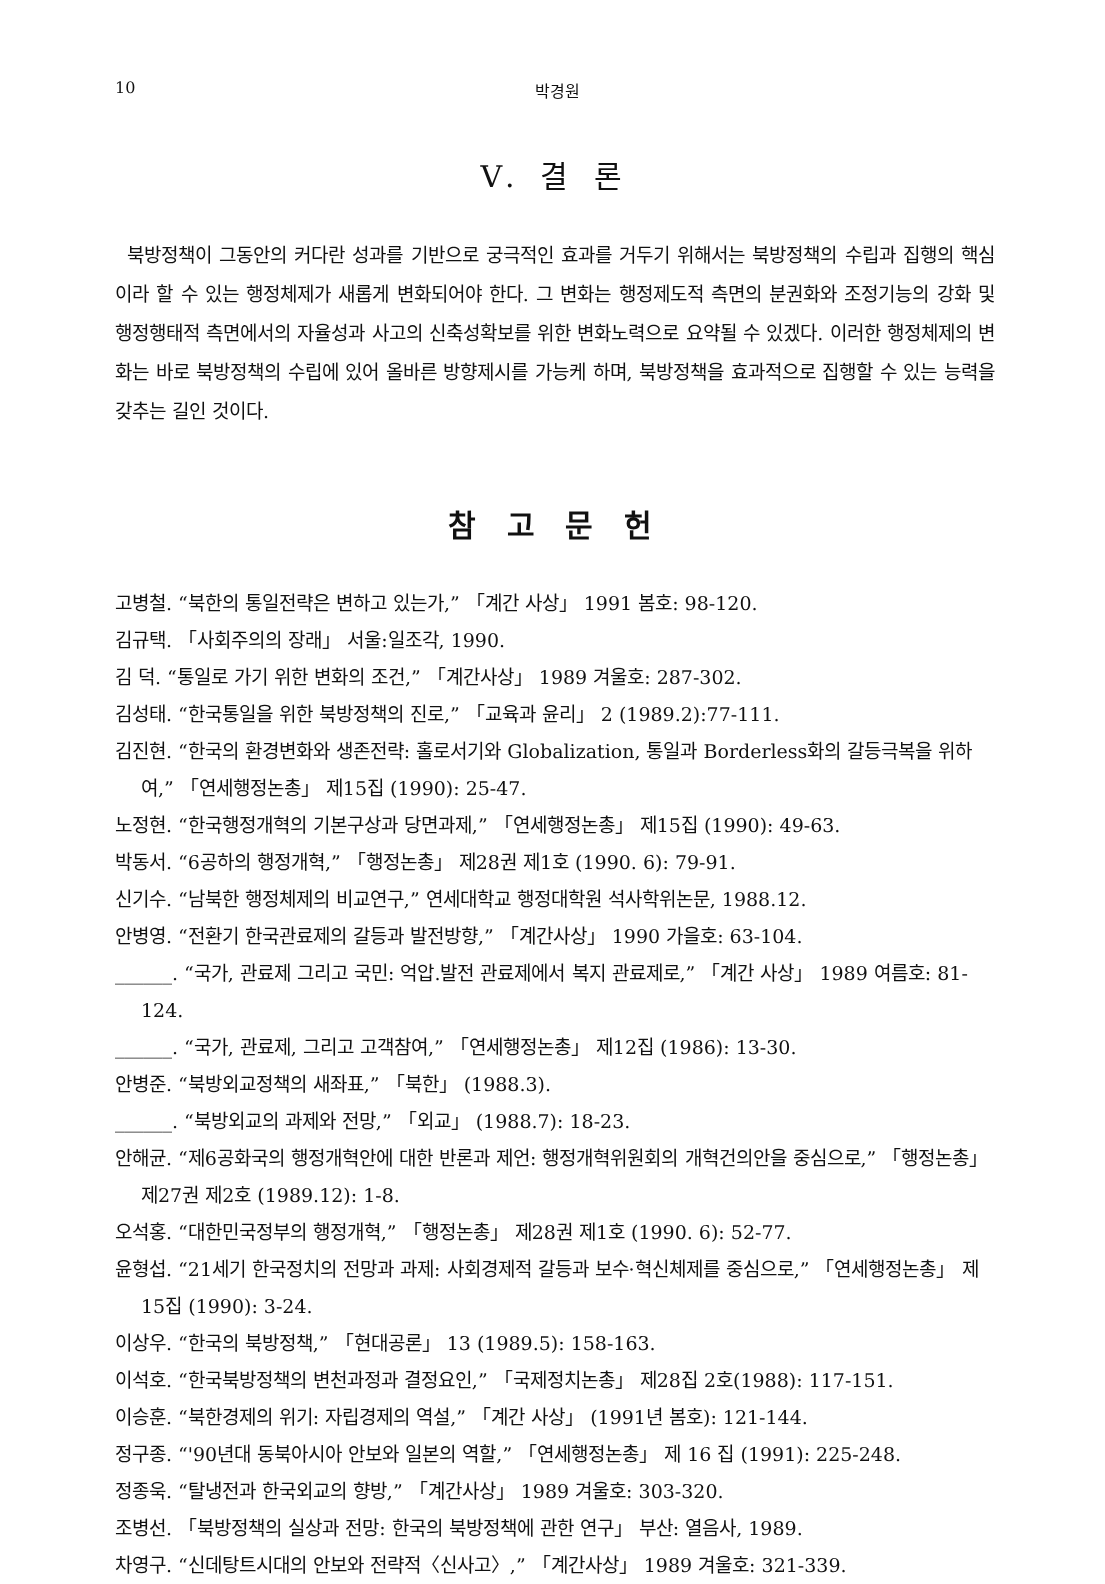10 박경원
V. 결 론
북방정책이 그동안의 커다란 성과를 기반으로 궁극적인 효과를 거두기 위해서는 북방정책의 수립과 집행의 핵심이라 할 수 있는 행정체제가 새롭게 변화되어야 한다. 그 변화는 행정제도적 측면의 분권화와 조정기능의 강화 및 행정행태적 측면에서의 자율성과 사고의 신축성확보를 위한 변화노력으로 요약될 수 있겠다. 이러한 행정체제의 변화는 바로 북방정책의 수립에 있어 올바른 방향제시를 가능케 하며, 북방정책을 효과적으로 집행할 수 있는 능력을 갖추는 길인 것이다.
참 고 문 헌
고병철. “북한의 통일전략은 변하고 있는가,” 「계간 사상」 1991 봄호: 98-120.
김규택. 「사회주의의 장래」 서울:일조각, 1990.
김 덕. “통일로 가기 위한 변화의 조건,” 「계간사상」 1989 겨울호: 287-302.
김성태. “한국통일을 위한 북방정책의 진로,” 「교육과 윤리」 2 (1989.2):77-111.
김진현. “한국의 환경변화와 생존전략: 홀로서기와 Globalization, 통일과 Borderless화의 갈등극복을 위하여,” 「연세행정논총」 제15집 (1990): 25-47.
노정현. “한국행정개혁의 기본구상과 당면과제,” 「연세행정논총」 제15집 (1990): 49-63.
박동서. “6공하의 행정개혁,” 「행정논총」 제28권 제1호 (1990. 6): 79-91.
신기수. “남북한 행정체제의 비교연구,” 연세대학교 행정대학원 석사학위논문, 1988.12.
안병영. “전환기 한국관료제의 갈등과 발전방향,” 「계간사상」 1990 가을호: 63-104.
______. “국가, 관료제 그리고 국민: 억압.발전 관료제에서 복지 관료제로,” 「계간 사상」 1989 여름호: 81-124.
______. “국가, 관료제, 그리고 고객참여,” 「연세행정논총」 제12집 (1986): 13-30.
안병준. “북방외교정책의 새좌표,” 「북한」 (1988.3).
______. “북방외교의 과제와 전망,” 「외교」 (1988.7): 18-23.
안해균. “제6공화국의 행정개혁안에 대한 반론과 제언: 행정개혁위원회의 개혁건의안을 중심으로,” 「행정논총」 제27권 제2호 (1989.12): 1-8.
오석홍. “대한민국정부의 행정개혁,” 「행정논총」 제28권 제1호 (1990. 6): 52-77.
윤형섭. “21세기 한국정치의 전망과 과제: 사회경제적 갈등과 보수·혁신체제를 중심으로,” 「연세행정논총」 제15집 (1990): 3-24.
이상우. “한국의 북방정책,” 「현대공론」 13 (1989.5): 158-163.
이석호. “한국북방정책의 변천과정과 결정요인,” 「국제정치논총」 제28집 2호(1988): 117-151.
이승훈. “북한경제의 위기: 자립경제의 역설,” 「계간 사상」 (1991년 봄호): 121-144.
정구종. “'90년대 동북아시아 안보와 일본의 역할,” 「연세행정논총」 제 16 집 (1991): 225-248.
정종욱. “탈냉전과 한국외교의 향방,” 「계간사상」 1989 겨울호: 303-320.
조병선. 「북방정책의 실상과 전망: 한국의 북방정책에 관한 연구」 부산: 열음사, 1989.
차영구. “신데탕트시대의 안보와 전략적〈신사고〉,” 「계간사상」 1989 겨울호: 321-339.